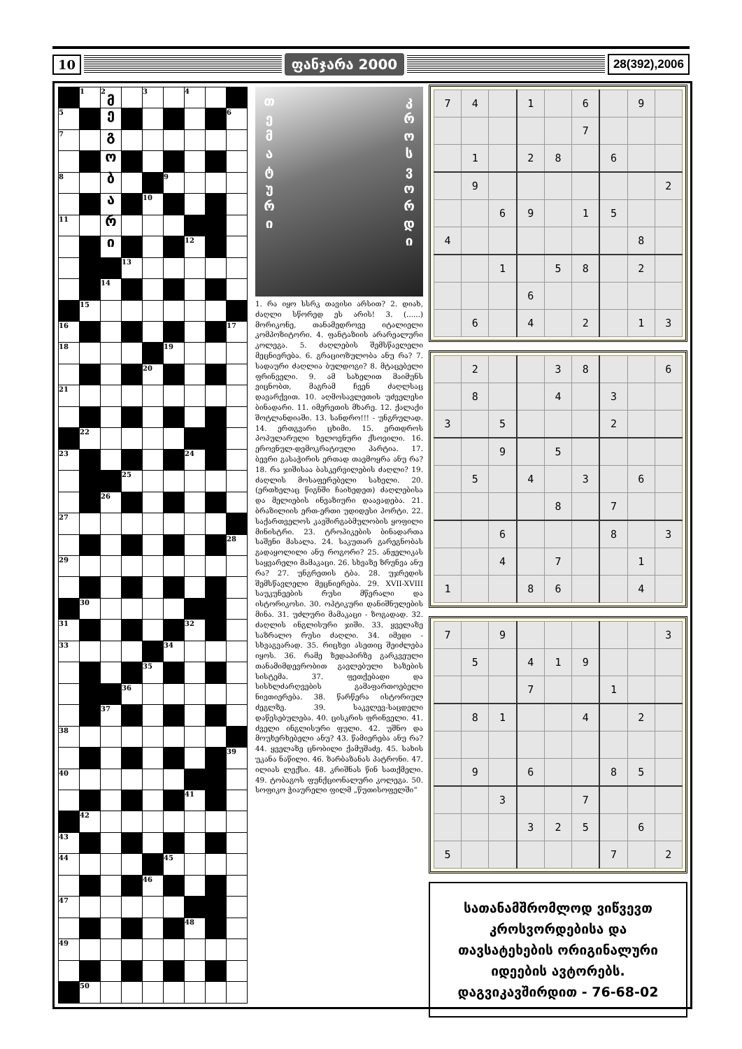10 ფანჯარა 2000
28(392),2006
| | 1 | 2 მ | | 3 | | 4 | | |
| 5 | | ე | | | | | | 6 |
| 7 | | გ | | | | | | |
| | | ო | | | | | | |
| 8 | | ბ | | | 9 | | | |
| | | ა | | 10 | | | | |
| 11 | | რ | | | | | | |
| | | ი | | | | 12 | | |
| | | | 13 | | | | | |
| | | 14 | | | | | | |
| | 15 | | | | | | | |
| 16 | | | | | | | | 17 |
| 18 | | | | | 19 | | | |
| | | | | 20 | | | | |
| 21 | | | | | | | | |
| | 22 | | | | | | | |
| 23 | | | | | | 24 | | |
| | | | 25 | | | | | |
| | | 26 | | | | | | |
| 27 | | | | | | | | |
| | | | | | | | | 28 |
| 29 | | | | | | | | |
| | 30 | | | | | | | |
| 31 | | | | | | 32 | | |
| 33 | | | | | 34 | | | |
| | | | | 35 | | | | |
| | | | 36 | | | | | |
| | | 37 | | | | | | |
| 38 | | | | | | | | |
| | | | | | | | | 39 |
| 40 | | | | | | | | |
| | | | | | | 41 | | |
| | 42 | | | | | | | |
| 43 | | | | | | | | |
| 44 | | | | | 45 | | | |
| | | | | 46 | | | | |
| 47 | | | | | | | | |
| | | | | | | 48 | | |
| 49 | | | | | | | | |
| | 50 | | | | | | | |
თ ე მ ა ტ უ რ ი
კ რ ო ს ვ ო რ დ ი
1. რა იყო სსრკ თავისი არსით? 2. დიახ, ძაღლი სწორედ ეს არის! 3. (......) მორიკონე, თანამედროვე იტალიელი კომპოზიტორი. 4. ფანტაზიის არარეალური კოლეგა. 5. ძაღლების შემსწავლელი მეცნიერება. 6. გრაციოზულობა ანუ რა? 7. სადაური ძაღლია ბულდოგი? 8. მტაცებელი ფრინველი. 9. ამ სახელით მაიმუნს ვიცნობთ, მაგრამ ჩვენ ძაღლსაც დავარქვით. 10. აღმოსავლეთის უძველესი ბინადარი. 11. იმერეთის მხარე. 12. ქალაქი შოტლანდიაში. 13. სანდრო!!! - უნგრულად. 14. ერთგვარი ცხიმი. 15. ერთდროს პოპულარული ხელოვნური ქსოვილი. 16. ეროვნულ-დემოკრატიული პარტია. 17. ბევრი გასაჭირის ერთად თავმოყრა ანუ რა? 18. რა ჯიშისაა ბასკერვილების ძაღლი? 19. ძაღლის მოსაფერებელი სახელი. 20. (ერთხელაც წიგნში ჩაიხედეთ) ძაღლებისა და მელიების ინვაზიური დაავადება. 21. ბრაზილიის ერთ-ერთი უდიდესი პორტი. 22. საქართველოს კავშირგაბმულობის ყოფილი მინისტრი. 23. ტროპიკების ბინადართა საშენი მასალა. 24. საკუთარ გარეგნობას გადაყოლილი ანუ როგორი? 25. ანჟელიკას საყვარელი მამაკაცი. 26. სხვაზე ზრუნვა ანუ რა? 27. უნგრეთის ტბა. 28. უჯრედის შემსწავლელი მეცნიერება. 29. XVII-XVIII საუკუნეების რუსი მწერალი და ისტორიკოსი. 30. ოპტიკური დანიშნულების მინა. 31. უძლური მამაკაცი - ზოგადად. 32. ძაღლის ინგლისური ჯიში. 33. ყველაზე საზრალო რუსი ძაღლი. 34. იმედი - სხვაგვარად. 35. რიცხვი ასეთიც შეიძლება იყოს. 36. რამე ზედაპირზე გარკვეული თანამიმდევრობით გავლებული ხაზების სისტემა. 37. ფეთქებადი და სისხლძარღვების გამაფართოებელი ნივთიერება. 38. წარწერა ისტორიულ ძეგლზე. 39. საკვლევ-საცდელი დაწესებულება. 40. ცისკრის ფრინველი. 41. ძველი ინგლისური ფული. 42. უშნო და მოუხერხებელი ანუ? 43. წამიერება ანუ რა? 44. ყველაზე ცნობილი ქამუშაძე. 45. სახის უკანა ნაწილი. 46. ზარბაზანას პატრონი. 47. ილიას ლექსი. 48. კრიშნას წინ სათქმელი. 49. ტობაგოს ფუნქციონალური კოლეგა. 50. სოფიკო ჭიაურელი ფილმ „წუთისოფელში“
| 7 | 4 | | 1 | | 6 | | 9 | |
| | | | | | 7 | | | |
| | 1 | | 2 | 8 | | 6 | | |
| | 9 | | | | | | | 2 |
| | | 6 | 9 | | 1 | 5 | | |
| 4 | | | | | | | 8 | |
| | | 1 | | 5 | 8 | | 2 | |
| | | | 6 | | | | | |
| | 6 | | 4 | | 2 | | 1 | 3 |
| | 2 | | | 3 | 8 | | | 6 |
| | 8 | | | 4 | | 3 | | |
| 3 | | 5 | | | | 2 | | |
| | | 9 | | 5 | | | | |
| | 5 | | 4 | | 3 | | 6 | |
| | | | | 8 | | 7 | | |
| | | 6 | | | | 8 | | 3 |
| | | 4 | | 7 | | | 1 | |
| 1 | | | 8 | 6 | | | 4 | |
| 7 | | 9 | | | | | | 3 |
| | 5 | | 4 | 1 | 9 | | | |
| | | | 7 | | | 1 | | |
| | 8 | 1 | | | 4 | | 2 | |
| | 9 | | 6 | | | 8 | 5 | |
| | | 3 | | | 7 | | | |
| | | | 3 | 2 | 5 | | 6 | |
| 5 | | | | | | 7 | | 2 |
სათანამშრომლოდ ვიწვევთ
კროსვორდებისა და
თავსატეხების ორიგინალური
იდეების ავტორებს.
დაგვიკავშირდით - 76-68-02